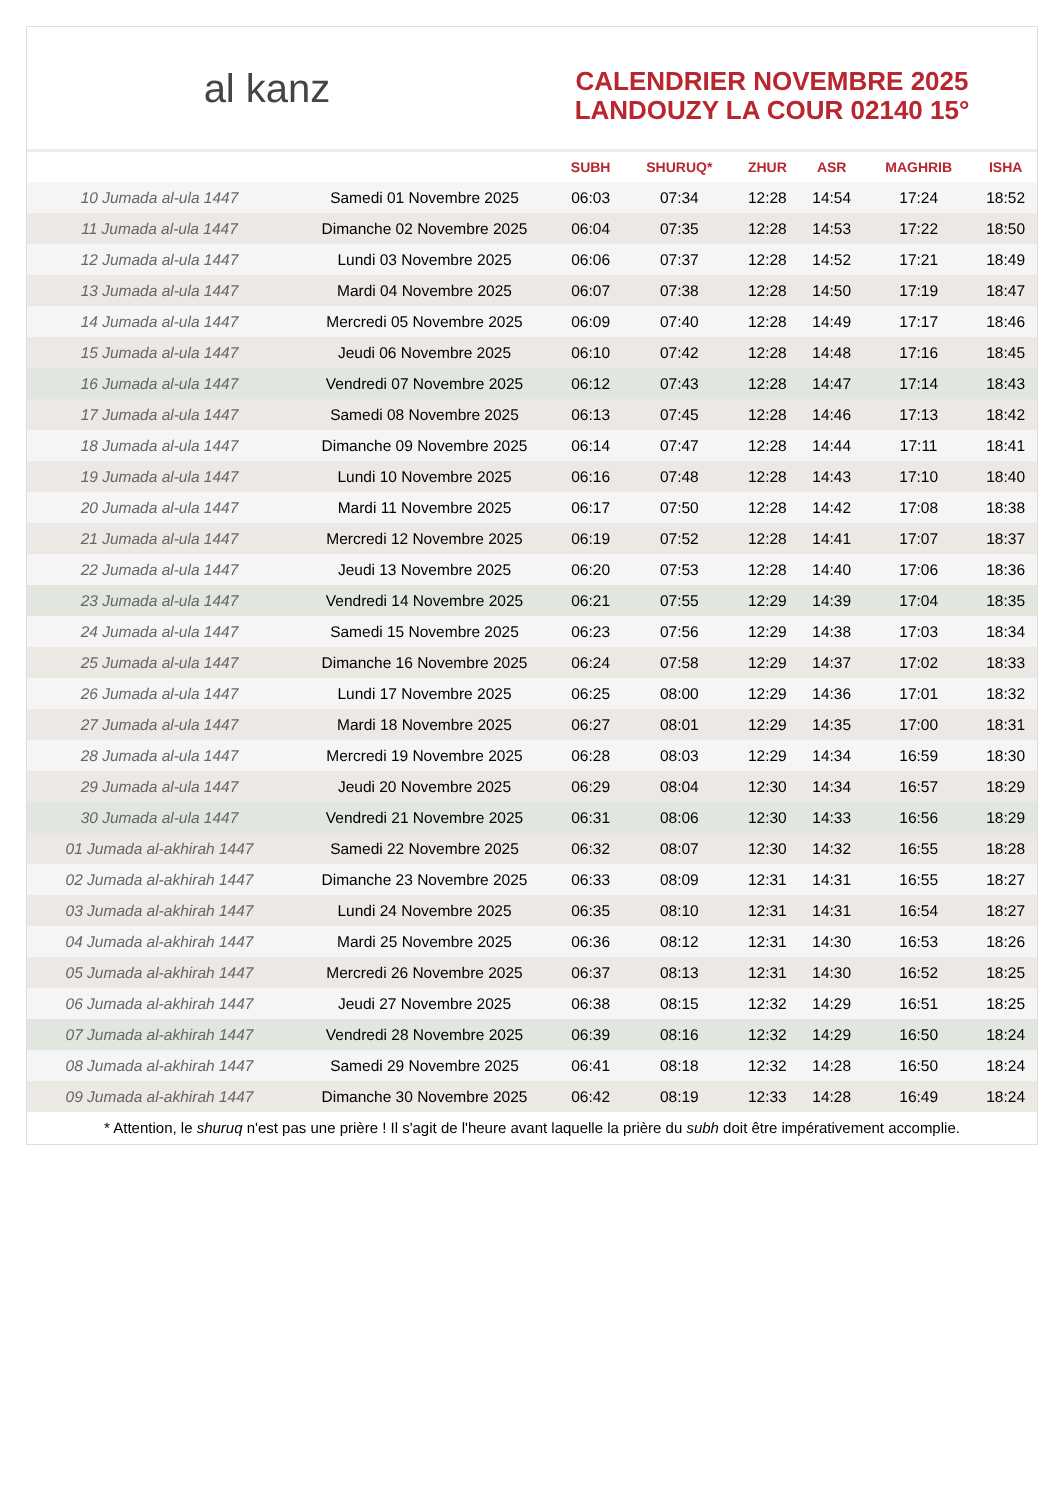al kanz
CALENDRIER NOVEMBRE 2025
LANDOUZY LA COUR 02140 15°
| | | SUBH | SHURUQ* | ZHUR | ASR | MAGHRIB | ISHA |
| --- | --- | --- | --- | --- | --- | --- | --- |
| 10 Jumada al-ula 1447 | Samedi 01 Novembre 2025 | 06:03 | 07:34 | 12:28 | 14:54 | 17:24 | 18:52 |
| 11 Jumada al-ula 1447 | Dimanche 02 Novembre 2025 | 06:04 | 07:35 | 12:28 | 14:53 | 17:22 | 18:50 |
| 12 Jumada al-ula 1447 | Lundi 03 Novembre 2025 | 06:06 | 07:37 | 12:28 | 14:52 | 17:21 | 18:49 |
| 13 Jumada al-ula 1447 | Mardi 04 Novembre 2025 | 06:07 | 07:38 | 12:28 | 14:50 | 17:19 | 18:47 |
| 14 Jumada al-ula 1447 | Mercredi 05 Novembre 2025 | 06:09 | 07:40 | 12:28 | 14:49 | 17:17 | 18:46 |
| 15 Jumada al-ula 1447 | Jeudi 06 Novembre 2025 | 06:10 | 07:42 | 12:28 | 14:48 | 17:16 | 18:45 |
| 16 Jumada al-ula 1447 | Vendredi 07 Novembre 2025 | 06:12 | 07:43 | 12:28 | 14:47 | 17:14 | 18:43 |
| 17 Jumada al-ula 1447 | Samedi 08 Novembre 2025 | 06:13 | 07:45 | 12:28 | 14:46 | 17:13 | 18:42 |
| 18 Jumada al-ula 1447 | Dimanche 09 Novembre 2025 | 06:14 | 07:47 | 12:28 | 14:44 | 17:11 | 18:41 |
| 19 Jumada al-ula 1447 | Lundi 10 Novembre 2025 | 06:16 | 07:48 | 12:28 | 14:43 | 17:10 | 18:40 |
| 20 Jumada al-ula 1447 | Mardi 11 Novembre 2025 | 06:17 | 07:50 | 12:28 | 14:42 | 17:08 | 18:38 |
| 21 Jumada al-ula 1447 | Mercredi 12 Novembre 2025 | 06:19 | 07:52 | 12:28 | 14:41 | 17:07 | 18:37 |
| 22 Jumada al-ula 1447 | Jeudi 13 Novembre 2025 | 06:20 | 07:53 | 12:28 | 14:40 | 17:06 | 18:36 |
| 23 Jumada al-ula 1447 | Vendredi 14 Novembre 2025 | 06:21 | 07:55 | 12:29 | 14:39 | 17:04 | 18:35 |
| 24 Jumada al-ula 1447 | Samedi 15 Novembre 2025 | 06:23 | 07:56 | 12:29 | 14:38 | 17:03 | 18:34 |
| 25 Jumada al-ula 1447 | Dimanche 16 Novembre 2025 | 06:24 | 07:58 | 12:29 | 14:37 | 17:02 | 18:33 |
| 26 Jumada al-ula 1447 | Lundi 17 Novembre 2025 | 06:25 | 08:00 | 12:29 | 14:36 | 17:01 | 18:32 |
| 27 Jumada al-ula 1447 | Mardi 18 Novembre 2025 | 06:27 | 08:01 | 12:29 | 14:35 | 17:00 | 18:31 |
| 28 Jumada al-ula 1447 | Mercredi 19 Novembre 2025 | 06:28 | 08:03 | 12:29 | 14:34 | 16:59 | 18:30 |
| 29 Jumada al-ula 1447 | Jeudi 20 Novembre 2025 | 06:29 | 08:04 | 12:30 | 14:34 | 16:57 | 18:29 |
| 30 Jumada al-ula 1447 | Vendredi 21 Novembre 2025 | 06:31 | 08:06 | 12:30 | 14:33 | 16:56 | 18:29 |
| 01 Jumada al-akhirah 1447 | Samedi 22 Novembre 2025 | 06:32 | 08:07 | 12:30 | 14:32 | 16:55 | 18:28 |
| 02 Jumada al-akhirah 1447 | Dimanche 23 Novembre 2025 | 06:33 | 08:09 | 12:31 | 14:31 | 16:55 | 18:27 |
| 03 Jumada al-akhirah 1447 | Lundi 24 Novembre 2025 | 06:35 | 08:10 | 12:31 | 14:31 | 16:54 | 18:27 |
| 04 Jumada al-akhirah 1447 | Mardi 25 Novembre 2025 | 06:36 | 08:12 | 12:31 | 14:30 | 16:53 | 18:26 |
| 05 Jumada al-akhirah 1447 | Mercredi 26 Novembre 2025 | 06:37 | 08:13 | 12:31 | 14:30 | 16:52 | 18:25 |
| 06 Jumada al-akhirah 1447 | Jeudi 27 Novembre 2025 | 06:38 | 08:15 | 12:32 | 14:29 | 16:51 | 18:25 |
| 07 Jumada al-akhirah 1447 | Vendredi 28 Novembre 2025 | 06:39 | 08:16 | 12:32 | 14:29 | 16:50 | 18:24 |
| 08 Jumada al-akhirah 1447 | Samedi 29 Novembre 2025 | 06:41 | 08:18 | 12:32 | 14:28 | 16:50 | 18:24 |
| 09 Jumada al-akhirah 1447 | Dimanche 30 Novembre 2025 | 06:42 | 08:19 | 12:33 | 14:28 | 16:49 | 18:24 |
* Attention, le shuruq n'est pas une prière ! Il s'agit de l'heure avant laquelle la prière du subh doit être impérativement accomplie.